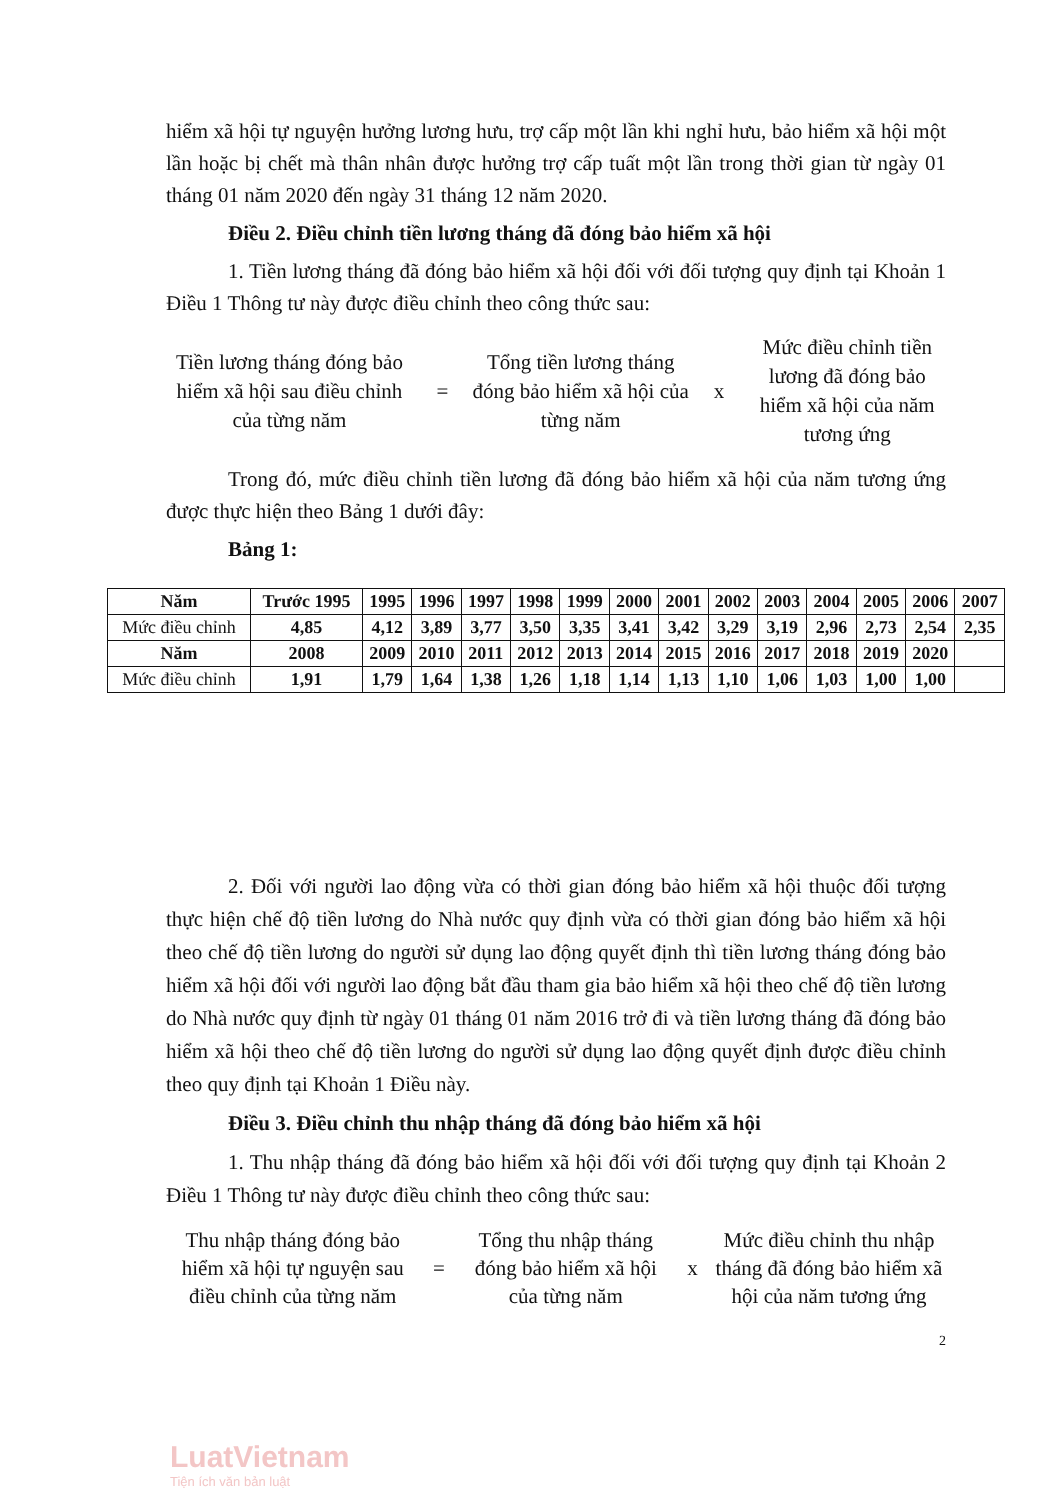hiểm xã hội tự nguyện hưởng lương hưu, trợ cấp một lần khi nghỉ hưu, bảo hiểm xã hội một lần hoặc bị chết mà thân nhân được hưởng trợ cấp tuất một lần trong thời gian từ ngày 01 tháng 01 năm 2020 đến ngày 31 tháng 12 năm 2020.
Điều 2. Điều chỉnh tiền lương tháng đã đóng bảo hiểm xã hội
1. Tiền lương tháng đã đóng bảo hiểm xã hội đối với đối tượng quy định tại Khoản 1 Điều 1 Thông tư này được điều chỉnh theo công thức sau:
Tiền lương tháng đóng bảo hiểm xã hội sau điều chỉnh của từng năm
=
Tổng tiền lương tháng đóng bảo hiểm xã hội của từng năm
x
Mức điều chỉnh tiền lương đã đóng bảo hiểm xã hội của năm tương ứng
Trong đó, mức điều chỉnh tiền lương đã đóng bảo hiểm xã hội của năm tương ứng được thực hiện theo Bảng 1 dưới đây:
Bảng 1:
| Năm | Trước 1995 | 1995 | 1996 | 1997 | 1998 | 1999 | 2000 | 2001 | 2002 | 2003 | 2004 | 2005 | 2006 | 2007 |
| --- | --- | --- | --- | --- | --- | --- | --- | --- | --- | --- | --- | --- | --- | --- |
| Mức điều chỉnh | 4,85 | 4,12 | 3,89 | 3,77 | 3,50 | 3,35 | 3,41 | 3,42 | 3,29 | 3,19 | 2,96 | 2,73 | 2,54 | 2,35 |
| Năm | 2008 | 2009 | 2010 | 2011 | 2012 | 2013 | 2014 | 2015 | 2016 | 2017 | 2018 | 2019 | 2020 | |
| Mức điều chỉnh | 1,91 | 1,79 | 1,64 | 1,38 | 1,26 | 1,18 | 1,14 | 1,13 | 1,10 | 1,06 | 1,03 | 1,00 | 1,00 | |
2. Đối với người lao động vừa có thời gian đóng bảo hiểm xã hội thuộc đối tượng thực hiện chế độ tiền lương do Nhà nước quy định vừa có thời gian đóng bảo hiểm xã hội theo chế độ tiền lương do người sử dụng lao động quyết định thì tiền lương tháng đóng bảo hiểm xã hội đối với người lao động bắt đầu tham gia bảo hiểm xã hội theo chế độ tiền lương do Nhà nước quy định từ ngày 01 tháng 01 năm 2016 trở đi và tiền lương tháng đã đóng bảo hiểm xã hội theo chế độ tiền lương do người sử dụng lao động quyết định được điều chỉnh theo quy định tại Khoản 1 Điều này.
Điều 3. Điều chỉnh thu nhập tháng đã đóng bảo hiểm xã hội
1. Thu nhập tháng đã đóng bảo hiểm xã hội đối với đối tượng quy định tại Khoản 2 Điều 1 Thông tư này được điều chỉnh theo công thức sau:
Thu nhập tháng đóng bảo hiểm xã hội tự nguyện sau điều chỉnh của từng năm
=
Tổng thu nhập tháng đóng bảo hiểm xã hội của từng năm
x
Mức điều chỉnh thu nhập tháng đã đóng bảo hiểm xã hội của năm tương ứng
2
LuatVietnam
Tiện ích văn bản luật